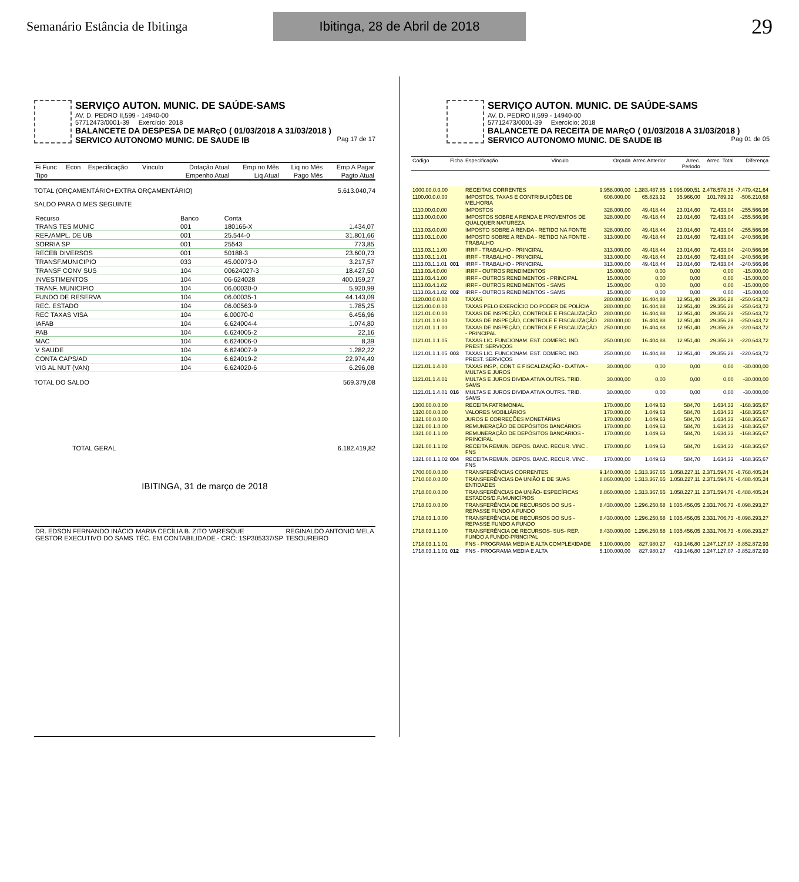Semanário Estância de Ibitinga
Ibitinga, 28 de Abril de 2018
29
SERVIÇO AUTON. MUNIC. DE SAÚDE-SAMS
AV. D. PEDRO II,599 - 14940-00
57712473/0001-39 Exercício: 2018
BALANCETE DA DESPESA DE MARçO ( 01/03/2018 A 31/03/2018 )
SERVICO AUTONOMO MUNIC. DE SAUDE IB Pag 17 de 17
| Fi Func | Econ | Especificação | Vinculo | Dotação Atual | Emp no Mês | Liq no Mês | Emp A Pagar |
| --- | --- | --- | --- | --- | --- | --- | --- |
| Tipo | | | | Empenho Atual | Liq Atual | Pago Mês | Pagto Atual |
TOTAL (ORÇAMENTÁRIO+EXTRA ORÇAMENTÁRIO) 5.613.040,74
SALDO PARA O MES SEGUINTE
| Recurso | Banco | Conta | |
| --- | --- | --- | --- |
| TRANS TES MUNIC | 001 | 180166-X | 1.434,07 |
| REF./AMPL. DE UB | 001 | 25.544-0 | 31.801,66 |
| SORRIA SP | 001 | 25543 | 773,85 |
| RECEB DIVERSOS | 001 | 50188-3 | 23.600,73 |
| TRANSF.MUNICIPIO | 033 | 45.00073-0 | 3.217,57 |
| TRANSF CONV SUS | 104 | 00624027-3 | 18.427,50 |
| INVESTIMENTOS | 104 | 06-624028 | 400.159,27 |
| TRANF. MUNICIPIO | 104 | 06.00030-0 | 5.920,99 |
| FUNDO DE RESERVA | 104 | 06.00035-1 | 44.143,09 |
| REC. ESTADO | 104 | 06.00563-9 | 1.785,25 |
| REC TAXAS VISA | 104 | 6.00070-0 | 6.456,96 |
| IAFAB | 104 | 6.624004-4 | 1.074,80 |
| PAB | 104 | 6.624005-2 | 22,16 |
| MAC | 104 | 6.624006-0 | 8,39 |
| V SAUDE | 104 | 6.624007-9 | 1.282,22 |
| CONTA CAPS/AD | 104 | 6.624019-2 | 22.974,49 |
| VIG AL NUT (VAN) | 104 | 6.624020-6 | 6.296,08 |
TOTAL DO SALDO 569.379,08
TOTAL GERAL 6.182.419,82
IBITINGA, 31 de março de 2018
| DR. EDSON FERNANDO INÁCIO GESTOR EXECUTIVO DO SAMS | MARIA CECÍLIA B. ZITO VARESQUE TÉC. EM CONTABILIDADE - CRC: 1SP305337/SP | REGINALDO ANTONIO MELA TESOUREIRO |
SERVIÇO AUTON. MUNIC. DE SAÚDE-SAMS
AV. D. PEDRO II,599 - 14940-00
57712473/0001-39 Exercício: 2018
BALANCETE DA RECEITA DE MARçO ( 01/03/2018 A 31/03/2018 )
SERVICO AUTONOMO MUNIC. DE SAUDE IB Pag 01 de 05
| Código | Ficha | Especificação | Vinculo | Orçada | Arrec.Anterior | Arrec. Periodo | Arrec. Total | Diferença |
| --- | --- | --- | --- | --- | --- | --- | --- | --- |
| 1000.00.0.0.00 | | RECEITAS CORRENTES | | 9.958.000,00 | 1.383.487,85 | 1.095.090,51 | 2.478.578,36 | -7.479.421,64 |
| 1100.00.0.0.00 | | IMPOSTOS, TAXAS E CONTRIBUIÇÕES DE MELHORIA | | 608.000,00 | 65.823,32 | 35.966,00 | 101.789,32 | -506.210,68 |
| 1110.00.0.0.00 | | IMPOSTOS | | 328.000,00 | 49.418,44 | 23.014,60 | 72.433,04 | -255.566,96 |
| 1113.00.0.0.00 | | IMPOSTOS SOBRE A RENDA E PROVENTOS DE QUALQUER NATUREZA | | 328.000,00 | 49.418,44 | 23.014,60 | 72.433,04 | -255.566,96 |
| 1113.03.0.0.00 | | IMPOSTO SOBRE A RENDA - RETIDO NA FONTE | | 328.000,00 | 49.418,44 | 23.014,60 | 72.433,04 | -255.566,96 |
| 1113.03.1.0.00 | | IMPOSTO SOBRE A RENDA - RETIDO NA FONTE - TRABALHO | | 313.000,00 | 49.418,44 | 23.014,60 | 72.433,04 | -240.566,96 |
| 1113.03.1.1.00 | | IRRF - TRABALHO - PRINCIPAL | | 313.000,00 | 49.418,44 | 23.014,60 | 72.433,04 | -240.566,96 |
| 1113.03.1.1.01 | | IRRF - TRABALHO - PRINCIPAL | | 313.000,00 | 49.418,44 | 23.014,60 | 72.433,04 | -240.566,96 |
| 1113.03.1.1.01 | 001 | IRRF - TRABALHO - PRINCIPAL | | 313.000,00 | 49.418,44 | 23.014,60 | 72.433,04 | -240.566,96 |
| 1113.03.4.0.00 | | IRRF - OUTROS RENDIMENTOS | | 15.000,00 | 0,00 | 0,00 | 0,00 | -15.000,00 |
| 1113.03.4.1.00 | | IRRF - OUTROS RENDIMENTOS - PRINCIPAL | | 15.000,00 | 0,00 | 0,00 | 0,00 | -15.000,00 |
| 1113.03.4.1.02 | | IRRF - OUTROS RENDIMENTOS - SAMS | | 15.000,00 | 0,00 | 0,00 | 0,00 | -15.000,00 |
| 1113.03.4.1.02 | 002 | IRRF - OUTROS RENDIMENTOS - SAMS | | 15.000,00 | 0,00 | 0,00 | 0,00 | -15.000,00 |
| 1120.00.0.0.00 | | TAXAS | | 280.000,00 | 16.404,88 | 12.951,40 | 29.356,28 | -250.643,72 |
| 1121.00.0.0.00 | | TAXAS PELO EXERCÍCIO DO PODER DE POLÍCIA | | 280.000,00 | 16.404,88 | 12.951,40 | 29.356,28 | -250.643,72 |
| 1121.01.0.0.00 | | TAXAS DE INSPEÇÃO, CONTROLE E FISCALIZAÇÃO | | 280.000,00 | 16.404,88 | 12.951,40 | 29.356,28 | -250.643,72 |
| 1121.01.1.0.00 | | TAXAS DE INSPEÇÃO, CONTROLE E FISCALIZAÇÃO | | 280.000,00 | 16.404,88 | 12.951,40 | 29.356,28 | -250.643,72 |
| 1121.01.1.1.00 | | TAXAS DE INSPEÇÃO, CONTROLE E FISCALIZAÇÃO - PRINCIPAL | | 250.000,00 | 16.404,88 | 12.951,40 | 29.356,28 | -220.643,72 |
| 1121.01.1.1.05 | | TAXAS LIC. FUNCIONAM. EST. COMERC. IND. PREST. SERVIÇOS | | 250.000,00 | 16.404,88 | 12.951,40 | 29.356,28 | -220.643,72 |
| 1121.01.1.1.05 | 003 | TAXAS LIC. FUNCIONAM. EST. COMERC. IND. PREST. SERVIÇOS | | 250.000,00 | 16.404,88 | 12.951,40 | 29.356,28 | -220.643,72 |
| 1121.01.1.4.00 | | TAXAS INSP., CONT. E FISCALIZAÇÃO - D.ATIVA - MULTAS E JUROS | | 30.000,00 | 0,00 | 0,00 | 0,00 | -30.000,00 |
| 1121.01.1.4.01 | | MULTAS E JUROS DIVIDA ATIVA OUTRS. TRIB. SAMS | | 30.000,00 | 0,00 | 0,00 | 0,00 | -30.000,00 |
| 1121.01.1.4.01 | 016 | MULTAS E JUROS DIVIDA ATIVA OUTRS. TRIB. SAMS | | 30.000,00 | 0,00 | 0,00 | 0,00 | -30.000,00 |
| 1300.00.0.0.00 | | RECEITA PATRIMONIAL | | 170.000,00 | 1.049,63 | 584,70 | 1.634,33 | -168.365,67 |
| 1320.00.0.0.00 | | VALORES MOBILIÁRIOS | | 170.000,00 | 1.049,63 | 584,70 | 1.634,33 | -168.365,67 |
| 1321.00.0.0.00 | | JUROS E CORREÇÕES MONETÁRIAS | | 170.000,00 | 1.049,63 | 584,70 | 1.634,33 | -168.365,67 |
| 1321.00.1.0.00 | | REMUNERAÇÃO DE DEPÓSITOS BANCÁRIOS | | 170.000,00 | 1.049,63 | 584,70 | 1.634,33 | -168.365,67 |
| 1321.00.1.1.00 | | REMUNERAÇÃO DE DEPÓSITOS BANCÁRIOS - PRINCIPAL | | 170.000,00 | 1.049,63 | 584,70 | 1.634,33 | -168.365,67 |
| 1321.00.1.1.02 | | RECEITA REMUN. DEPOS. BANC. RECUR. VINC . FNS | | 170.000,00 | 1.049,63 | 584,70 | 1.634,33 | -168.365,67 |
| 1321.00.1.1.02 | 004 | RECEITA REMUN. DEPOS. BANC. RECUR. VINC . FNS | | 170.000,00 | 1.049,63 | 584,70 | 1.634,33 | -168.365,67 |
| 1700.00.0.0.00 | | TRANSFERÊNCIAS CORRENTES | | 9.140.000,00 | 1.313.367,65 | 1.058.227,11 | 2.371.594,76 | -6.768.405,24 |
| 1710.00.0.0.00 | | TRANSFERÊNCIAS DA UNIÃO E DE SUAS ENTIDADES | | 8.860.000,00 | 1.313.367,65 | 1.058.227,11 | 2.371.594,76 | -6.488.405,24 |
| 1718.00.0.0.00 | | TRANSFERÊNCIAS DA UNIÃO- ESPECÍFICAS ESTADOS/D.F./MUNICÍPIOS | | 8.860.000,00 | 1.313.367,65 | 1.058.227,11 | 2.371.594,76 | -6.488.405,24 |
| 1718.03.0.0.00 | | TRANSFERÊNCIA DE RECURSOS DO SUS - REPASSE FUNDO A FUNDO | | 8.430.000,00 | 1.296.250,68 | 1.035.456,05 | 2.331.706,73 | -6.098.293,27 |
| 1718.03.1.0.00 | | TRANSFERÊNCIA DE RECURSOS DO SUS - REPASSE FUNDO A FUNDO | | 8.430.000,00 | 1.296.250,68 | 1.035.456,05 | 2.331.706,73 | -6.098.293,27 |
| 1718.03.1.1.00 | | TRANSFERÊNCIA DE RECURSOS- SUS- REP. FUNDO A FUNDO-PRINCIPAL | | 8.430.000,00 | 1.296.250,68 | 1.035.456,05 | 2.331.706,73 | -6.098.293,27 |
| 1718.03.1.1.01 | | FNS - PROGRAMA MEDIA E ALTA COMPLEXIDADE | | 5.100.000,00 | 827.980,27 | 419.146,80 | 1.247.127,07 | -3.852.872,93 |
| 1718.03.1.1.01 | 012 | FNS - PROGRAMA MEDIA E ALTA | | 5.100.000,00 | 827.980,27 | 419.146,80 | 1.247.127,07 | -3.852.872,93 |